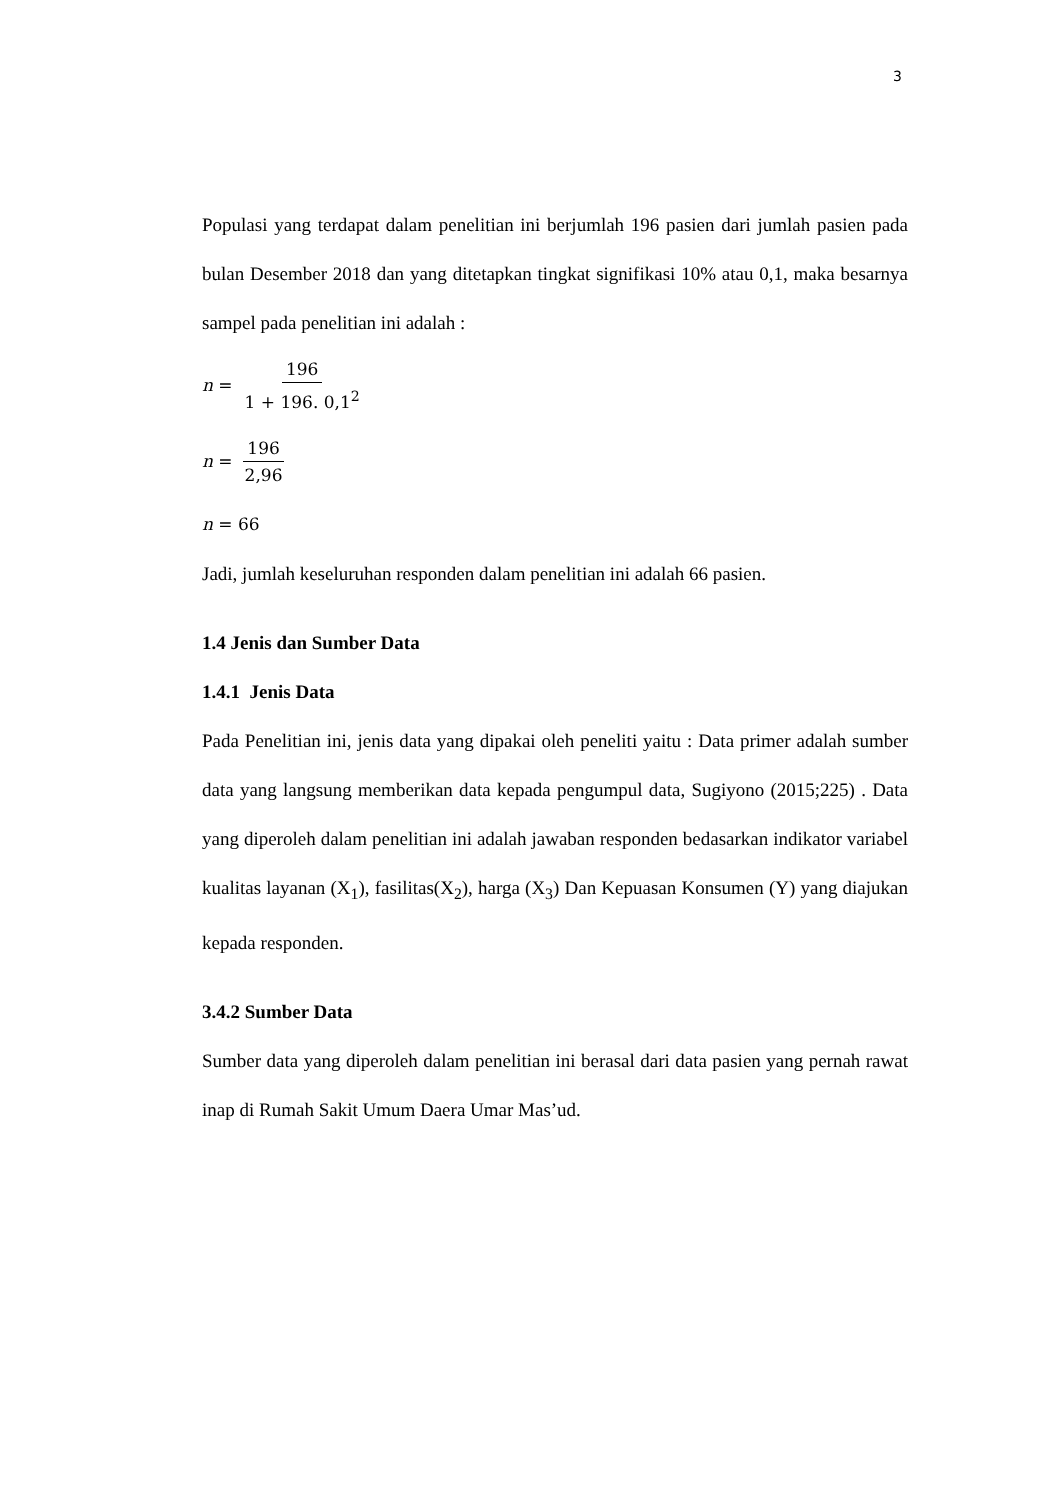3
Populasi yang terdapat dalam penelitian ini berjumlah 196 pasien dari jumlah pasien pada bulan Desember 2018 dan yang ditetapkan tingkat signifikasi 10% atau 0,1, maka besarnya sampel pada penelitian ini adalah :
n = 196 1 + 196. 0,1<sup>2</sup>
n = 196 2,96
n = 66
Jadi, jumlah keseluruhan responden dalam penelitian ini adalah 66 pasien.
1.4 Jenis dan Sumber Data
1.4.1 Jenis Data
Pada Penelitian ini, jenis data yang dipakai oleh peneliti yaitu : Data primer adalah sumber data yang langsung memberikan data kepada pengumpul data, Sugiyono (2015;225) . Data yang diperoleh dalam penelitian ini adalah jawaban responden bedasarkan indikator variabel kualitas layanan (X<sub>1</sub>), fasilitas(X<sub>2</sub>), harga (X<sub>3</sub>) Dan Kepuasan Konsumen (Y) yang diajukan kepada responden.
3.4.2 Sumber Data
Sumber data yang diperoleh dalam penelitian ini berasal dari data pasien yang pernah rawat inap di Rumah Sakit Umum Daera Umar Mas’ud.